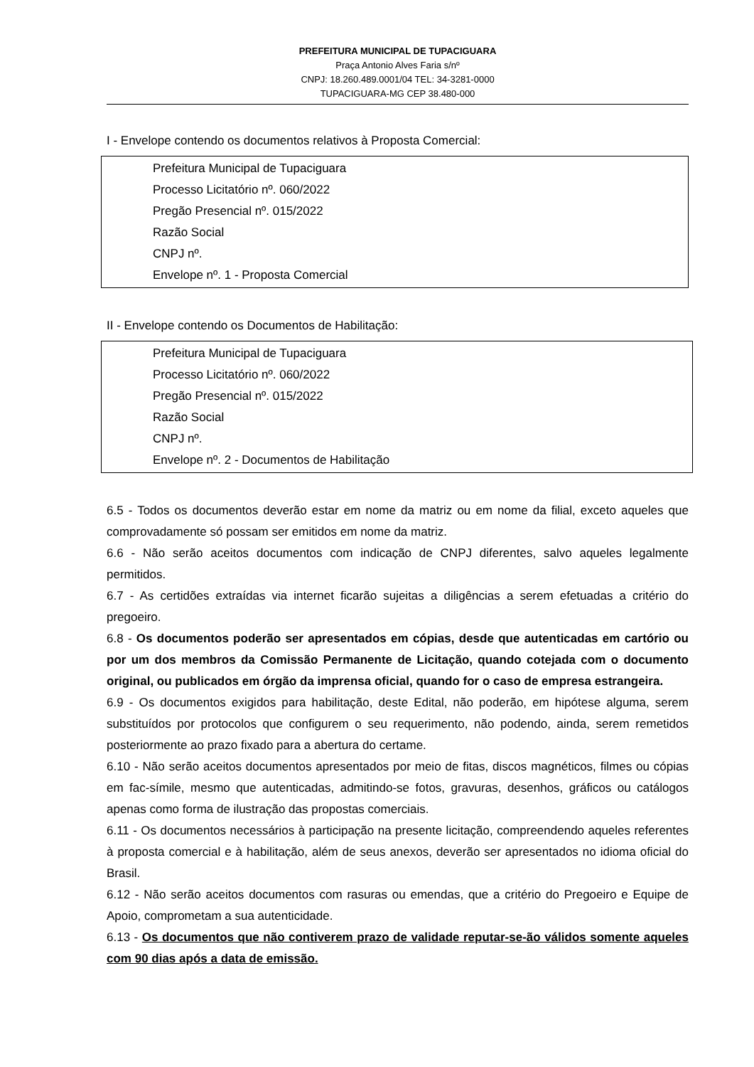PREFEITURA MUNICIPAL DE TUPACIGUARA
Praça Antonio Alves Faria s/nº
CNPJ: 18.260.489.0001/04 TEL: 34-3281-0000
TUPACIGUARA-MG CEP 38.480-000
I - Envelope contendo os documentos relativos à Proposta Comercial:
Prefeitura Municipal de Tupaciguara
Processo Licitatório nº. 060/2022
Pregão Presencial nº. 015/2022
Razão Social
CNPJ nº.
Envelope nº. 1 - Proposta Comercial
II - Envelope contendo os Documentos de Habilitação:
Prefeitura Municipal de Tupaciguara
Processo Licitatório nº. 060/2022
Pregão Presencial nº. 015/2022
Razão Social
CNPJ nº.
Envelope nº. 2 - Documentos de Habilitação
6.5 - Todos os documentos deverão estar em nome da matriz ou em nome da filial, exceto aqueles que comprovadamente só possam ser emitidos em nome da matriz.
6.6 - Não serão aceitos documentos com indicação de CNPJ diferentes, salvo aqueles legalmente permitidos.
6.7 - As certidões extraídas via internet ficarão sujeitas a diligências a serem efetuadas a critério do pregoeiro.
6.8 - Os documentos poderão ser apresentados em cópias, desde que autenticadas em cartório ou por um dos membros da Comissão Permanente de Licitação, quando cotejada com o documento original, ou publicados em órgão da imprensa oficial, quando for o caso de empresa estrangeira.
6.9 - Os documentos exigidos para habilitação, deste Edital, não poderão, em hipótese alguma, serem substituídos por protocolos que configurem o seu requerimento, não podendo, ainda, serem remetidos posteriormente ao prazo fixado para a abertura do certame.
6.10 - Não serão aceitos documentos apresentados por meio de fitas, discos magnéticos, filmes ou cópias em fac-símile, mesmo que autenticadas, admitindo-se fotos, gravuras, desenhos, gráficos ou catálogos apenas como forma de ilustração das propostas comerciais.
6.11 - Os documentos necessários à participação na presente licitação, compreendendo aqueles referentes à proposta comercial e à habilitação, além de seus anexos, deverão ser apresentados no idioma oficial do Brasil.
6.12 - Não serão aceitos documentos com rasuras ou emendas, que a critério do Pregoeiro e Equipe de Apoio, comprometam a sua autenticidade.
6.13 - Os documentos que não contiverem prazo de validade reputar-se-ão válidos somente aqueles com 90 dias após a data de emissão.